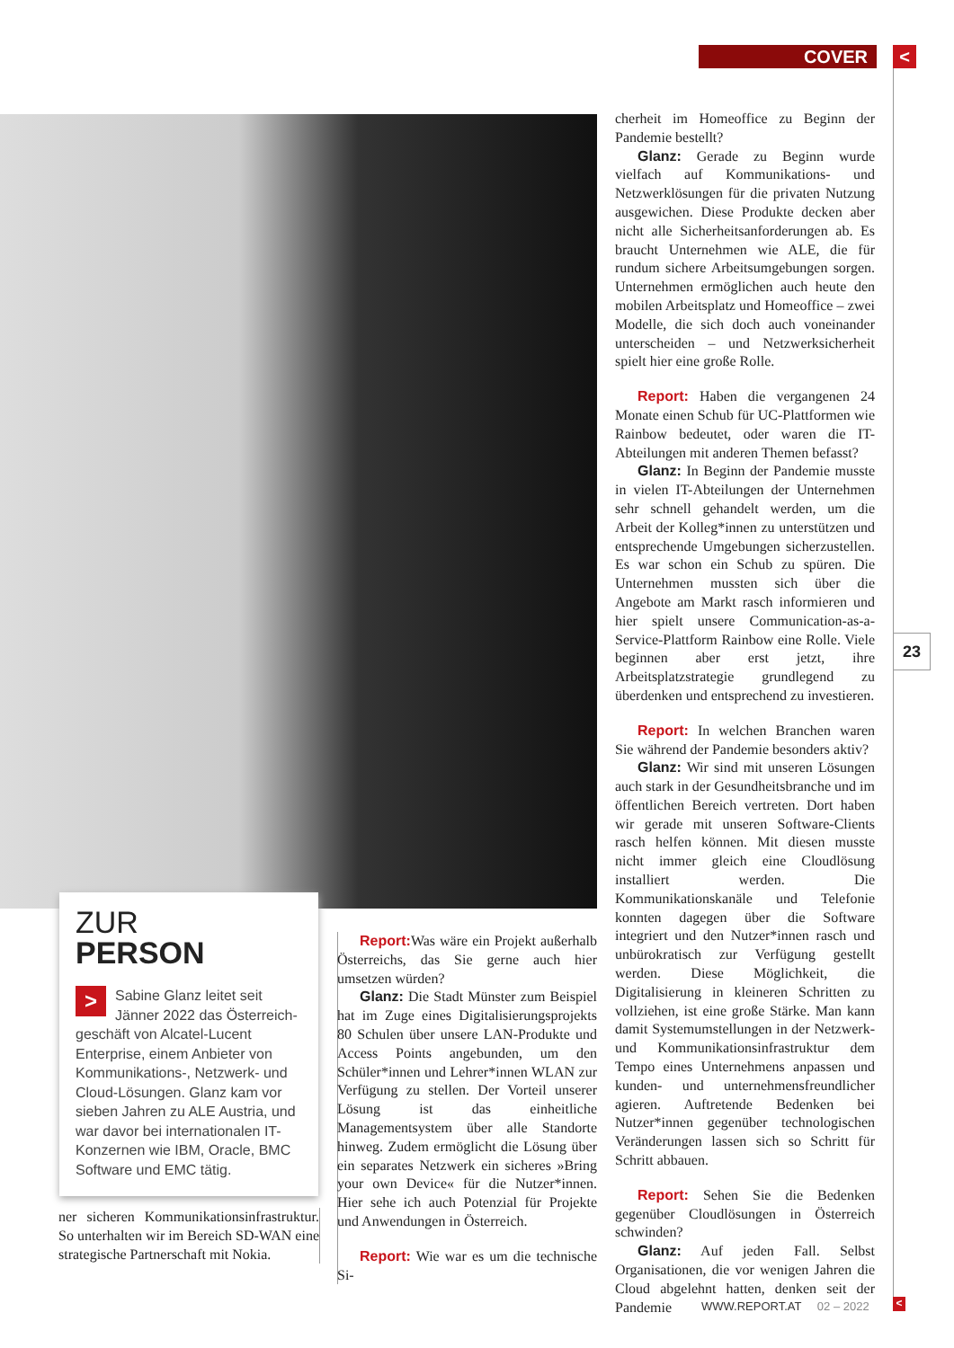COVER <
cherheit im Homeoffice zu Beginn der Pandemie bestellt?
Glanz: Gerade zu Beginn wurde vielfach auf Kommunikations- und Netzwerklösungen für die privaten Nutzung ausgewichen. Diese Produkte decken aber nicht alle Sicherheitsanforderungen ab. Es braucht Unternehmen wie ALE, die für rundum sichere Arbeitsumgebungen sorgen. Unternehmen ermöglichen auch heute den mobilen Arbeitsplatz und Homeoffice – zwei Modelle, die sich doch auch voneinander unterscheiden – und Netzwerksicherheit spielt hier eine große Rolle.
Report: Haben die vergangenen 24 Monate einen Schub für UC-Plattformen wie Rainbow bedeutet, oder waren die IT-Abteilungen mit anderen Themen befasst?
Glanz: In Beginn der Pandemie musste in vielen IT-Abteilungen der Unternehmen sehr schnell gehandelt werden, um die Arbeit der Kolleg*innen zu unterstützen und entsprechende Umgebungen sicherzustellen. Es war schon ein Schub zu spüren. Die Unternehmen mussten sich über die Angebote am Markt rasch informieren und hier spielt unsere Communication-as-a-Service-Plattform Rainbow eine Rolle. Viele beginnen aber erst jetzt, ihre Arbeitsplatzstrategie grundlegend zu überdenken und entsprechend zu investieren.
Report: In welchen Branchen waren Sie während der Pandemie besonders aktiv?
Glanz: Wir sind mit unseren Lösungen auch stark in der Gesundheitsbranche und im öffentlichen Bereich vertreten. Dort haben wir gerade mit unseren Software-Clients rasch helfen können. Mit diesen musste nicht immer gleich eine Cloudlösung installiert werden. Die Kommunikationskanäle und Telefonie konnten dagegen über die Software integriert und den Nutzer*innen rasch und unbürokratisch zur Verfügung gestellt werden. Diese Möglichkeit, die Digitalisierung in kleineren Schritten zu vollziehen, ist eine große Stärke. Man kann damit Systemumstellungen in der Netzwerk- und Kommunikationsinfrastruktur dem Tempo eines Unternehmens anpassen und kunden- und unternehmensfreundlicher agieren. Auftretende Bedenken bei Nutzer*innen gegenüber technologischen Veränderungen lassen sich so Schritt für Schritt abbauen.
Report: Sehen Sie die Bedenken gegenüber Cloudlösungen in Österreich schwinden?
Glanz: Auf jeden Fall. Selbst Organisationen, die vor wenigen Jahren die Cloud abgelehnt hatten, denken seit der Pandemie
23
ZUR
PERSON
> Sabine Glanz leitet seit Jänner 2022 das Österreich-geschäft von Alcatel-Lucent Enterprise, einem Anbieter von Kommunikations-, Netzwerk- und Cloud-Lösungen. Glanz kam vor sieben Jahren zu ALE Austria, und war davor bei internationalen IT-Konzernen wie IBM, Oracle, BMC Software und EMC tätig.
ner sicheren Kommunikationsinfrastruktur. So unterhalten wir im Bereich SD-WAN eine strategische Partnerschaft mit Nokia.
Report: Was wäre ein Projekt außerhalb Österreichs, das Sie gerne auch hier umsetzen würden?
Glanz: Die Stadt Münster zum Beispiel hat im Zuge eines Digitalisierungsprojekts 80 Schulen über unsere LAN-Produkte und Access Points angebunden, um den Schüler*innen und Lehrer*innen WLAN zur Verfügung zu stellen. Der Vorteil unserer Lösung ist das einheitliche Managementsystem über alle Standorte hinweg. Zudem ermöglicht die Lösung über ein separates Netzwerk ein sicheres »Bring your own Device« für die Nutzer*innen. Hier sehe ich auch Potenzial für Projekte und Anwendungen in Österreich.
Report: Wie war es um die technische Si-
WWW.REPORT.AT 02 – 2022 <